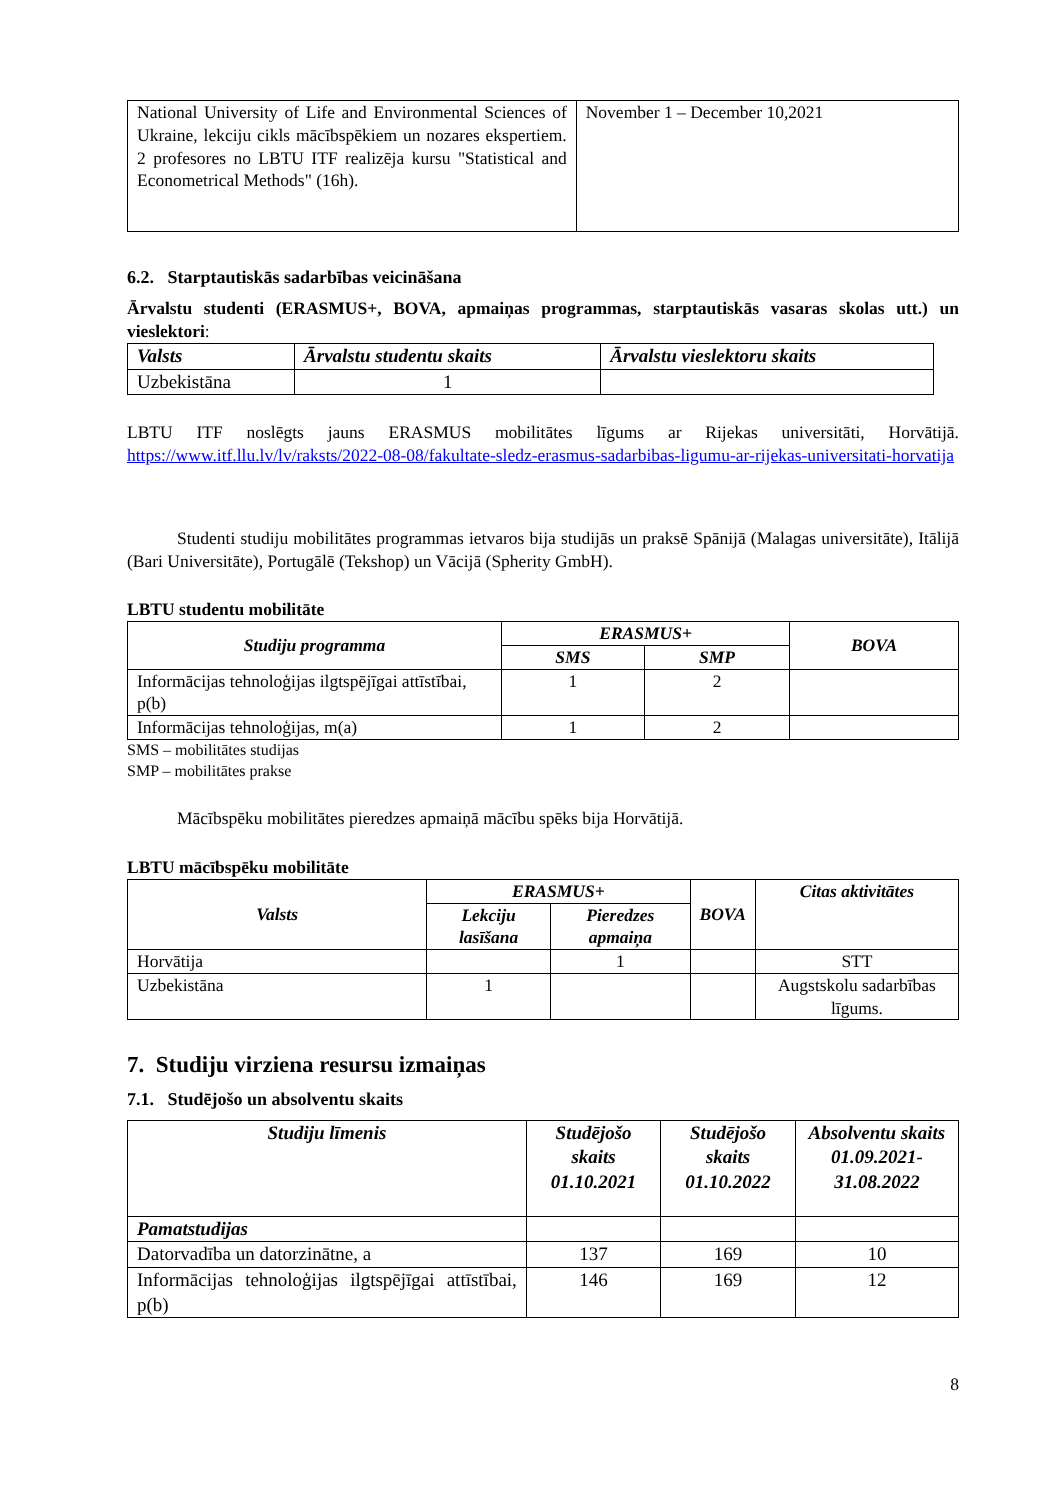| National University of Life and Environmental Sciences of Ukraine, lekciju cikls mācībspēkiem un nozares ekspertiem. 2 profesores no LBTU ITF realizēja kursu "Statistical and Econometrical Methods" (16h). | November 1 – December 10,2021 |
6.2. Starptautiskās sadarbības veicināšana
Ārvalstu studenti (ERASMUS+, BOVA, apmaiņas programmas, starptautiskās vasaras skolas utt.) un vieslektori:
| Valsts | Ārvalstu studentu skaits | Ārvalstu vieslektoru skaits |
| --- | --- | --- |
| Uzbekistāna | 1 | |
LBTU ITF noslēgts jauns ERASMUS mobilitātes līgums ar Rijekas universitāti, Horvātijā. https://www.itf.llu.lv/lv/raksts/2022-08-08/fakultate-sledz-erasmus-sadarbibas-ligumu-ar-rijekas-universitati-horvatija
Studenti studiju mobilitātes programmas ietvaros bija studijās un praksē Spānijā (Malagas universitāte), Itālijā (Bari Universitāte), Portugālē (Tekshop) un Vācijā (Spherity GmbH).
LBTU studentu mobilitāte
| Studiju programma | ERASMUS+ | | BOVA |
| --- | --- | --- | --- |
| | SMS | SMP | |
| Informācijas tehnoloģijas ilgtspējīgai attīstībai, p(b) | 1 | 2 | |
| Informācijas tehnoloģijas, m(a) | 1 | 2 | |
SMS – mobilitātes studijas
SMP – mobilitātes prakse
Mācībspēku mobilitātes pieredzes apmaiņā mācību spēks bija Horvātijā.
LBTU mācībspēku mobilitāte
| Valsts | ERASMUS+ | | BOVA | Citas aktivitātes |
| --- | --- | --- | --- | --- |
| | Lekciju lasīšana | Pieredzes apmaiņa | | |
| Horvātija | | 1 | | STT |
| Uzbekistāna | 1 | | | Augstskolu sadarbības līgums. |
7. Studiju virziena resursu izmaiņas
7.1. Studējošo un absolventu skaits
| Studiju līmenis | Studējošo skaits 01.10.2021 | Studējošo skaits 01.10.2022 | Absolventu skaits 01.09.2021-31.08.2022 |
| --- | --- | --- | --- |
| Pamatstudijas | | | |
| Datorvadība un datorzinātne, a | 137 | 169 | 10 |
| Informācijas tehnoloģijas ilgtspējīgai attīstībai, p(b) | 146 | 169 | 12 |
8